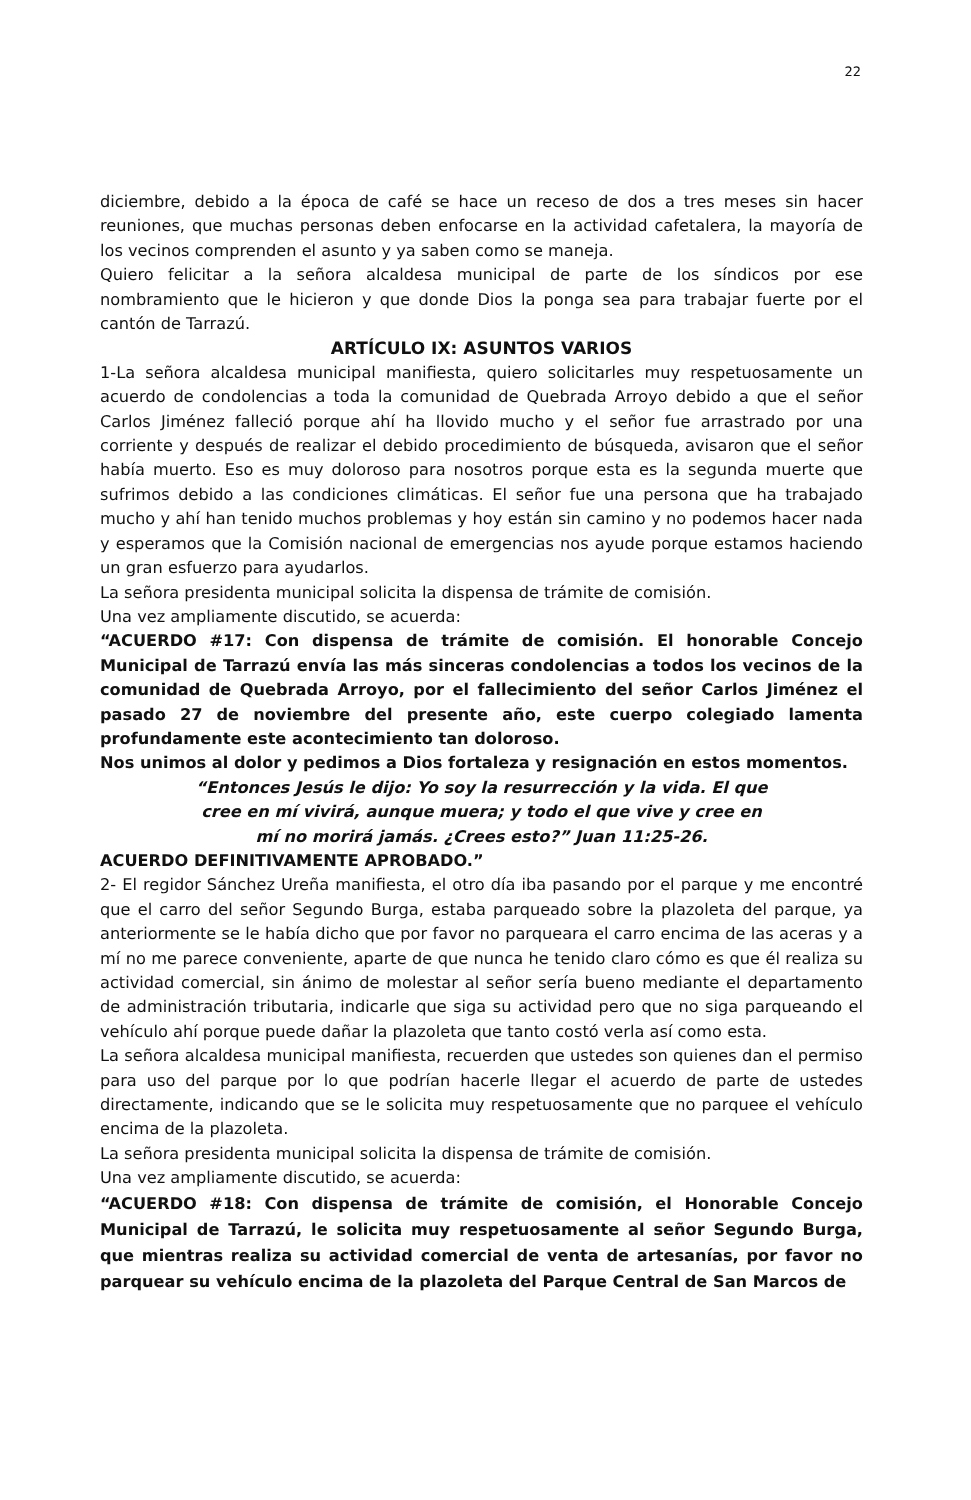22
diciembre, debido a la época de café se hace un receso de dos a tres meses sin hacer reuniones, que muchas personas deben enfocarse en la actividad cafetalera, la mayoría de los vecinos comprenden el asunto y ya saben como se maneja.
Quiero felicitar a la señora alcaldesa municipal de parte de los síndicos por ese nombramiento que le hicieron y que donde Dios la ponga sea para trabajar fuerte por el cantón de Tarrazú.
ARTÍCULO IX: ASUNTOS VARIOS
1-La señora alcaldesa municipal manifiesta, quiero solicitarles muy respetuosamente un acuerdo de condolencias a toda la comunidad de Quebrada Arroyo debido a que el señor Carlos Jiménez falleció porque ahí ha llovido mucho y el señor fue arrastrado por una corriente y después de realizar el debido procedimiento de búsqueda, avisaron que el señor había muerto. Eso es muy doloroso para nosotros porque esta es la segunda muerte que sufrimos debido a las condiciones climáticas. El señor fue una persona que ha trabajado mucho y ahí han tenido muchos problemas y hoy están sin camino y no podemos hacer nada y esperamos que la Comisión nacional de emergencias nos ayude porque estamos haciendo un gran esfuerzo para ayudarlos.
La señora presidenta municipal solicita la dispensa de trámite de comisión.
Una vez ampliamente discutido, se acuerda:
“ACUERDO #17: Con dispensa de trámite de comisión. El honorable Concejo Municipal de Tarrazú envía las más sinceras condolencias a todos los vecinos de la comunidad de Quebrada Arroyo, por el fallecimiento del señor Carlos Jiménez el pasado 27 de noviembre del presente año, este cuerpo colegiado lamenta profundamente este acontecimiento tan doloroso.
Nos unimos al dolor y pedimos a Dios fortaleza y resignación en estos momentos.
“Entonces Jesús le dijo: Yo soy la resurrección y la vida. El que
cree en mí vivirá, aunque muera; y todo el que vive y cree en
mí no morirá jamás. ¿Crees esto?” Juan 11:25-26.
ACUERDO DEFINITIVAMENTE APROBADO.”
2- El regidor Sánchez Ureña manifiesta, el otro día iba pasando por el parque y me encontré que el carro del señor Segundo Burga, estaba parqueado sobre la plazoleta del parque, ya anteriormente se le había dicho que por favor no parqueara el carro encima de las aceras y a mí no me parece conveniente, aparte de que nunca he tenido claro cómo es que él realiza su actividad comercial, sin ánimo de molestar al señor sería bueno mediante el departamento de administración tributaria, indicarle que siga su actividad pero que no siga parqueando el vehículo ahí porque puede dañar la plazoleta que tanto costó verla así como esta.
La señora alcaldesa municipal manifiesta, recuerden que ustedes son quienes dan el permiso para uso del parque por lo que podrían hacerle llegar el acuerdo de parte de ustedes directamente, indicando que se le solicita muy respetuosamente que no parquee el vehículo encima de la plazoleta.
La señora presidenta municipal solicita la dispensa de trámite de comisión.
Una vez ampliamente discutido, se acuerda:
“ACUERDO #18: Con dispensa de trámite de comisión, el Honorable Concejo Municipal de Tarrazú, le solicita muy respetuosamente al señor Segundo Burga, que mientras realiza su actividad comercial de venta de artesanías, por favor no parquear su vehículo encima de la plazoleta del Parque Central de San Marcos de